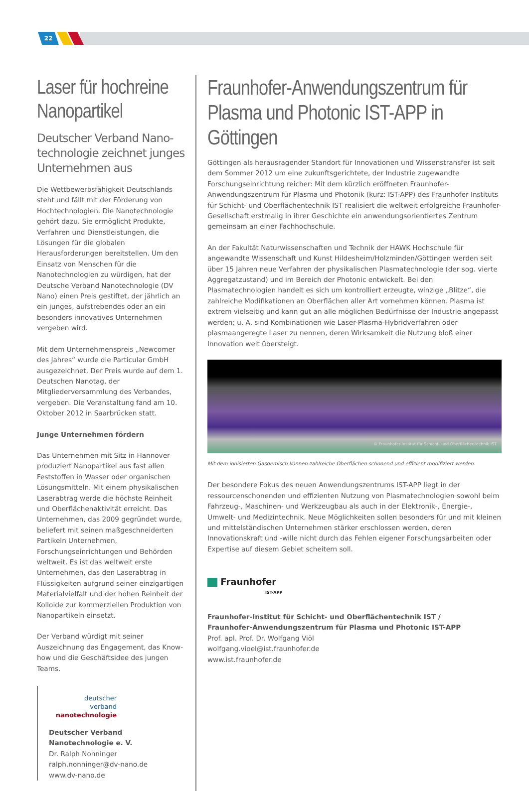22
Laser für hochreine Nanopartikel
Deutscher Verband Nano­technologie zeichnet junges Unternehmen aus
Die Wettbewerbsfähigkeit Deutschlands steht und fällt mit der Förderung von Hochtechnologien. Die Nanotechnologie gehört dazu. Sie ermöglicht Produkte, Verfahren und Dienstleistungen, die Lösungen für die globalen Herausforderungen bereitstellen. Um den Einsatz von Menschen für die Nanotechnologien zu würdigen, hat der Deutsche Verband Nanotechnologie (DV Nano) einen Preis gestiftet, der jährlich an ein junges, aufstrebendes oder an ein besonders innovatives Unternehmen vergeben wird.
Mit dem Unternehmenspreis „Newcomer des Jahres“ wurde die Particular GmbH ausgezeichnet. Der Preis wurde auf dem 1. Deutschen Nanotag, der Mitgliederversammlung des Verbandes, vergeben. Die Veranstaltung fand am 10. Oktober 2012 in Saarbrücken statt.
Junge Unternehmen fördern
Das Unternehmen mit Sitz in Hannover produziert Nanopartikel aus fast allen Feststoffen in Wasser oder organischen Lösungsmitteln. Mit einem physikalischen Laserabtrag werde die höchste Reinheit und Oberflächenaktivität erreicht. Das Unternehmen, das 2009 gegründet wurde, beliefert mit seinen maßgeschneiderten Partikeln Unternehmen, Forschungseinrichtungen und Behörden weltweit. Es ist das weltweit erste Unternehmen, das den Laserabtrag in Flüssigkeiten aufgrund seiner einzigartigen Materialvielfalt und der hohen Reinheit der Kolloide zur kommerziellen Produktion von Nanopartikeln einsetzt.
Der Verband würdigt mit seiner Auszeichnung das Engagement, das Know-how und die Geschäftsidee des jungen Teams.
deutscher
verband
nanotechnologie
Deutscher Verband Nanotechnologie e. V.
Dr. Ralph Nonninger
ralph.nonninger@dv-nano.de
www.dv-nano.de
Fraunhofer-Anwendungszentrum für Plasma und Photonic IST-APP in Göttingen
Göttingen als herausragender Standort für Innovationen und Wissenstransfer ist seit dem Sommer 2012 um eine zukunftsgerichtete, der Industrie zugewandte Forschungseinrichtung reicher: Mit dem kürzlich eröffneten Fraunhofer-Anwendungszentrum für Plasma und Photonik (kurz: IST-APP) des Fraunhofer Instituts für Schicht- und Oberflächentechnik IST realisiert die weltweit erfolgreiche Fraunhofer-Gesellschaft erstmalig in ihrer Geschichte ein anwendungsorientiertes Zentrum gemeinsam an einer Fachhochschule.
An der Fakultät Naturwissenschaften und Technik der HAWK Hochschule für angewandte Wissenschaft und Kunst Hildesheim/Holzminden/Göttingen werden seit über 15 Jahren neue Verfahren der physikalischen Plasmatechnologie (der sog. vierte Aggregatzustand) und im Bereich der Photonic entwickelt. Bei den Plasmatechnologien handelt es sich um kontrolliert erzeugte, winzige „Blitze“, die zahlreiche Modifikationen an Oberflächen aller Art vornehmen können. Plasma ist extrem vielseitig und kann gut an alle möglichen Bedürfnisse der Industrie angepasst werden; u. A. sind Kombinationen wie Laser-Plasma-Hybridverfahren oder plasmaangeregte Laser zu nennen, deren Wirksamkeit die Nutzung bloß einer Innovation weit übersteigt.
© Fraunhofer-Institut für Schicht- und Oberflächentechnik IST
Mit dem ionisierten Gasgemisch können zahlreiche Oberflächen schonend und effizient modifiziert werden.
Der besondere Fokus des neuen Anwendungszentrums IST-APP liegt in der ressourcenschonenden und effizienten Nutzung von Plasmatechnologien sowohl beim Fahrzeug-, Maschinen- und Werkzeugbau als auch in der Elektronik-, Energie-, Umwelt- und Medizintechnik. Neue Möglichkeiten sollen besonders für und mit kleinen und mittelständischen Unternehmen stärker erschlossen werden, deren Innovationskraft und -wille nicht durch das Fehlen eigener Forschungsarbeiten oder Expertise auf diesem Gebiet scheitern soll.
Fraunhofer
IST-APP
Fraunhofer-Institut für Schicht- und Oberflächentechnik IST /
Fraunhofer-Anwendungszentrum für Plasma und Photonic IST-APP
Prof. apl. Prof. Dr. Wolfgang Viöl
wolfgang.vioel@ist.fraunhofer.de
www.ist.fraunhofer.de